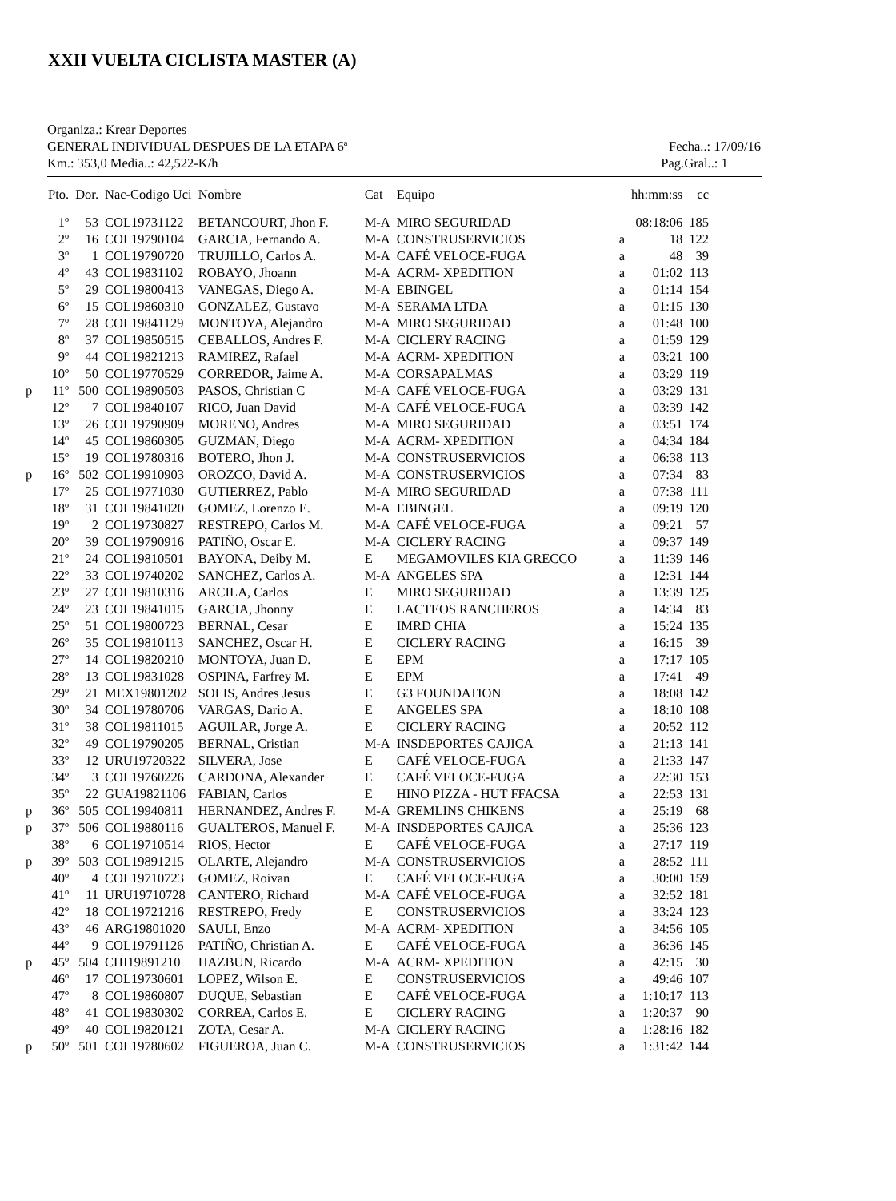XXII VUELTA CICLISTA MASTER (A)
Organiza.: Krear Deportes
GENERAL INDIVIDUAL DESPUES DE LA ETAPA 6ª Fecha..: 17/09/16
Km.: 353,0 Media..: 42,522-K/h Pag.Gral..: 1
| | Pto. | Dor. | Nac-Codigo Uci | Nombre | Cat | Equipo | | hh:mm:ss | cc |
| --- | --- | --- | --- | --- | --- | --- | --- | --- | --- |
| | 1º | 53 | COL19731122 | BETANCOURT, Jhon F. | M-A | MIRO SEGURIDAD | | 08:18:06 | 185 |
| | 2º | 16 | COL19790104 | GARCIA, Fernando A. | M-A | CONSTRUSERVICIOS | a | 18 | 122 |
| | 3º | 1 | COL19790720 | TRUJILLO, Carlos A. | M-A | CAFÉ VELOCE-FUGA | a | 48 | 39 |
| | 4º | 43 | COL19831102 | ROBAYO, Jhoann | M-A | ACRM- XPEDITION | a | 01:02 | 113 |
| | 5º | 29 | COL19800413 | VANEGAS, Diego A. | M-A | EBINGEL | a | 01:14 | 154 |
| | 6º | 15 | COL19860310 | GONZALEZ, Gustavo | M-A | SERAMA LTDA | a | 01:15 | 130 |
| | 7º | 28 | COL19841129 | MONTOYA, Alejandro | M-A | MIRO SEGURIDAD | a | 01:48 | 100 |
| | 8º | 37 | COL19850515 | CEBALLOS, Andres F. | M-A | CICLERY RACING | a | 01:59 | 129 |
| | 9º | 44 | COL19821213 | RAMIREZ, Rafael | M-A | ACRM- XPEDITION | a | 03:21 | 100 |
| | 10º | 50 | COL19770529 | CORREDOR, Jaime A. | M-A | CORSAPALMAS | a | 03:29 | 119 |
| p | 11º | 500 | COL19890503 | PASOS, Christian C | M-A | CAFÉ VELOCE-FUGA | a | 03:29 | 131 |
| | 12º | 7 | COL19840107 | RICO, Juan David | M-A | CAFÉ VELOCE-FUGA | a | 03:39 | 142 |
| | 13º | 26 | COL19790909 | MORENO, Andres | M-A | MIRO SEGURIDAD | a | 03:51 | 174 |
| | 14º | 45 | COL19860305 | GUZMAN, Diego | M-A | ACRM- XPEDITION | a | 04:34 | 184 |
| | 15º | 19 | COL19780316 | BOTERO, Jhon J. | M-A | CONSTRUSERVICIOS | a | 06:38 | 113 |
| p | 16º | 502 | COL19910903 | OROZCO, David A. | M-A | CONSTRUSERVICIOS | a | 07:34 | 83 |
| | 17º | 25 | COL19771030 | GUTIERREZ, Pablo | M-A | MIRO SEGURIDAD | a | 07:38 | 111 |
| | 18º | 31 | COL19841020 | GOMEZ, Lorenzo E. | M-A | EBINGEL | a | 09:19 | 120 |
| | 19º | 2 | COL19730827 | RESTREPO, Carlos M. | M-A | CAFÉ VELOCE-FUGA | a | 09:21 | 57 |
| | 20º | 39 | COL19790916 | PATIÑO, Oscar E. | M-A | CICLERY RACING | a | 09:37 | 149 |
| | 21º | 24 | COL19810501 | BAYONA, Deiby M. | E | MEGAMOVILES KIA GRECCO | a | 11:39 | 146 |
| | 22º | 33 | COL19740202 | SANCHEZ, Carlos A. | M-A | ANGELES SPA | a | 12:31 | 144 |
| | 23º | 27 | COL19810316 | ARCILA, Carlos | E | MIRO SEGURIDAD | a | 13:39 | 125 |
| | 24º | 23 | COL19841015 | GARCIA, Jhonny | E | LACTEOS RANCHEROS | a | 14:34 | 83 |
| | 25º | 51 | COL19800723 | BERNAL, Cesar | E | IMRD CHIA | a | 15:24 | 135 |
| | 26º | 35 | COL19810113 | SANCHEZ, Oscar H. | E | CICLERY RACING | a | 16:15 | 39 |
| | 27º | 14 | COL19820210 | MONTOYA, Juan D. | E | EPM | a | 17:17 | 105 |
| | 28º | 13 | COL19831028 | OSPINA, Farfrey M. | E | EPM | a | 17:41 | 49 |
| | 29º | 21 | MEX19801202 | SOLIS, Andres Jesus | E | G3 FOUNDATION | a | 18:08 | 142 |
| | 30º | 34 | COL19780706 | VARGAS, Dario A. | E | ANGELES SPA | a | 18:10 | 108 |
| | 31º | 38 | COL19811015 | AGUILAR, Jorge A. | E | CICLERY RACING | a | 20:52 | 112 |
| | 32º | 49 | COL19790205 | BERNAL, Cristian | M-A | INSDEPORTES CAJICA | a | 21:13 | 141 |
| | 33º | 12 | URU19720322 | SILVERA, Jose | E | CAFÉ VELOCE-FUGA | a | 21:33 | 147 |
| | 34º | 3 | COL19760226 | CARDONA, Alexander | E | CAFÉ VELOCE-FUGA | a | 22:30 | 153 |
| | 35º | 22 | GUA19821106 | FABIAN, Carlos | E | HINO PIZZA - HUT FFACSA | a | 22:53 | 131 |
| p | 36º | 505 | COL19940811 | HERNANDEZ, Andres F. | M-A | GREMLINS CHIKENS | a | 25:19 | 68 |
| p | 37º | 506 | COL19880116 | GUALTEROS, Manuel F. | M-A | INSDEPORTES CAJICA | a | 25:36 | 123 |
| | 38º | 6 | COL19710514 | RIOS, Hector | E | CAFÉ VELOCE-FUGA | a | 27:17 | 119 |
| p | 39º | 503 | COL19891215 | OLARTE, Alejandro | M-A | CONSTRUSERVICIOS | a | 28:52 | 111 |
| | 40º | 4 | COL19710723 | GOMEZ, Roivan | E | CAFÉ VELOCE-FUGA | a | 30:00 | 159 |
| | 41º | 11 | URU19710728 | CANTERO, Richard | M-A | CAFÉ VELOCE-FUGA | a | 32:52 | 181 |
| | 42º | 18 | COL19721216 | RESTREPO, Fredy | E | CONSTRUSERVICIOS | a | 33:24 | 123 |
| | 43º | 46 | ARG19801020 | SAULI, Enzo | M-A | ACRM- XPEDITION | a | 34:56 | 105 |
| | 44º | 9 | COL19791126 | PATIÑO, Christian A. | E | CAFÉ VELOCE-FUGA | a | 36:36 | 145 |
| p | 45º | 504 | CHI19891210 | HAZBUN, Ricardo | M-A | ACRM- XPEDITION | a | 42:15 | 30 |
| | 46º | 17 | COL19730601 | LOPEZ, Wilson E. | E | CONSTRUSERVICIOS | a | 49:46 | 107 |
| | 47º | 8 | COL19860807 | DUQUE, Sebastian | E | CAFÉ VELOCE-FUGA | a | 1:10:17 | 113 |
| | 48º | 41 | COL19830302 | CORREA, Carlos E. | E | CICLERY RACING | a | 1:20:37 | 90 |
| | 49º | 40 | COL19820121 | ZOTA, Cesar A. | M-A | CICLERY RACING | a | 1:28:16 | 182 |
| p | 50º | 501 | COL19780602 | FIGUEROA, Juan C. | M-A | CONSTRUSERVICIOS | a | 1:31:42 | 144 |